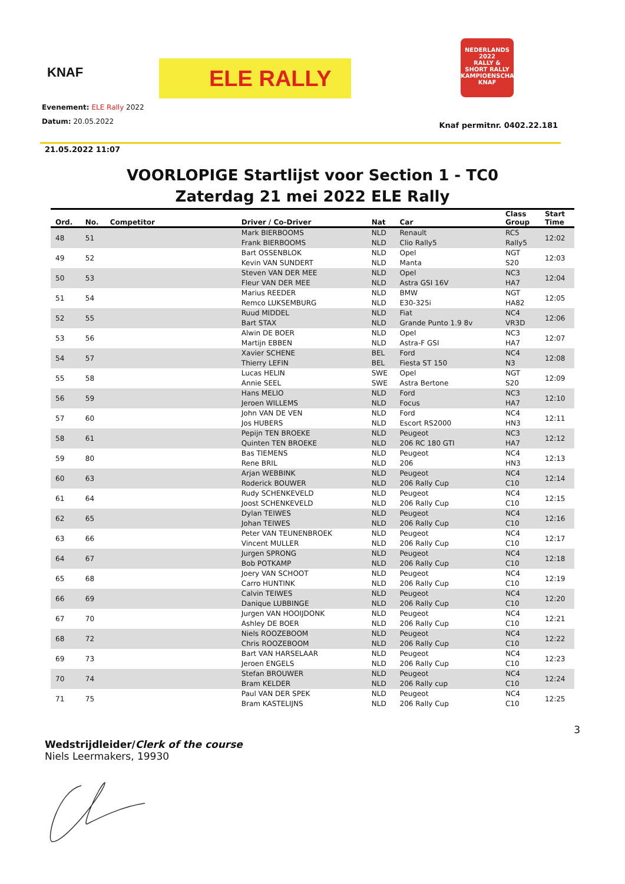KNAF
ELE RALLY
NEDERLANDS 2022
RALLY &
SHORT RALLY
KAMPIOENSCHAP
KNAF
Evenement: ELE Rally 2022
Datum: 20.05.2022
Knaf permitnr. 0402.22.181
21.05.2022 11:07
VOORLOPIGE Startlijst voor Section 1 - TC0
Zaterdag 21 mei 2022 ELE Rally
| Ord. | No. | Competitor | Driver / Co-Driver | Nat | Car | Class Group | Start Time |
| --- | --- | --- | --- | --- | --- | --- | --- |
| 48 | 51 | | Mark BIERBOOMS | NLD | Renault | RC5 | 12:02 |
| | | | Frank BIERBOOMS | NLD | Clio Rally5 | Rally5 | |
| 49 | 52 | | Bart OSSENBLOK | NLD | Opel | NGT | 12:03 |
| | | | Kevin VAN SUNDERT | NLD | Manta | S20 | |
| 50 | 53 | | Steven VAN DER MEE | NLD | Opel | NC3 | 12:04 |
| | | | Fleur VAN DER MEE | NLD | Astra GSI 16V | HA7 | |
| 51 | 54 | | Marius REEDER | NLD | BMW | NGT | 12:05 |
| | | | Remco LUKSEMBURG | NLD | E30-325i | HA82 | |
| 52 | 55 | | Ruud MIDDEL | NLD | Fiat | NC4 | 12:06 |
| | | | Bart STAX | NLD | Grande Punto 1.9 8v | VR3D | |
| 53 | 56 | | Alwin DE BOER | NLD | Opel | NC3 | 12:07 |
| | | | Martijn EBBEN | NLD | Astra-F GSI | HA7 | |
| 54 | 57 | | Xavier SCHENE | BEL | Ford | NC4 | 12:08 |
| | | | Thierry LEFIN | BEL | Fiesta ST 150 | N3 | |
| 55 | 58 | | Lucas HELIN | SWE | Opel | NGT | 12:09 |
| | | | Annie SEEL | SWE | Astra Bertone | S20 | |
| 56 | 59 | | Hans MELIO | NLD | Ford | NC3 | 12:10 |
| | | | Jeroen WILLEMS | NLD | Focus | HA7 | |
| 57 | 60 | | John VAN DE VEN | NLD | Ford | NC4 | 12:11 |
| | | | Jos HUBERS | NLD | Escort RS2000 | HN3 | |
| 58 | 61 | | Pepijn TEN BROEKE | NLD | Peugeot | NC3 | 12:12 |
| | | | Quinten TEN BROEKE | NLD | 206 RC 180 GTI | HA7 | |
| 59 | 80 | | Bas TIEMENS | NLD | Peugeot | NC4 | 12:13 |
| | | | Rene BRIL | NLD | 206 | HN3 | |
| 60 | 63 | | Arjan WEBBINK | NLD | Peugeot | NC4 | 12:14 |
| | | | Roderick BOUWER | NLD | 206 Rally Cup | C10 | |
| 61 | 64 | | Rudy SCHENKEVELD | NLD | Peugeot | NC4 | 12:15 |
| | | | Joost SCHENKEVELD | NLD | 206 Rally Cup | C10 | |
| 62 | 65 | | Dylan TEIWES | NLD | Peugeot | NC4 | 12:16 |
| | | | Johan TEIWES | NLD | 206 Rally Cup | C10 | |
| 63 | 66 | | Peter VAN TEUNENBROEK | NLD | Peugeot | NC4 | 12:17 |
| | | | Vincent MULLER | NLD | 206 Rally Cup | C10 | |
| 64 | 67 | | Jurgen SPRONG | NLD | Peugeot | NC4 | 12:18 |
| | | | Bob POTKAMP | NLD | 206 Rally Cup | C10 | |
| 65 | 68 | | Joery VAN SCHOOT | NLD | Peugeot | NC4 | 12:19 |
| | | | Carro HUNTINK | NLD | 206 Rally Cup | C10 | |
| 66 | 69 | | Calvin TEIWES | NLD | Peugeot | NC4 | 12:20 |
| | | | Danique LUBBINGE | NLD | 206 Rally Cup | C10 | |
| 67 | 70 | | Jurgen VAN HOOIJDONK | NLD | Peugeot | NC4 | 12:21 |
| | | | Ashley DE BOER | NLD | 206 Rally Cup | C10 | |
| 68 | 72 | | Niels ROOZEBOOM | NLD | Peugeot | NC4 | 12:22 |
| | | | Chris ROOZEBOOM | NLD | 206 Rally Cup | C10 | |
| 69 | 73 | | Bart VAN HARSELAAR | NLD | Peugeot | NC4 | 12:23 |
| | | | Jeroen ENGELS | NLD | 206 Rally Cup | C10 | |
| 70 | 74 | | Stefan BROUWER | NLD | Peugeot | NC4 | 12:24 |
| | | | Bram KELDER | NLD | 206 Rally cup | C10 | |
| 71 | 75 | | Paul VAN DER SPEK | NLD | Peugeot | NC4 | 12:25 |
| | | | Bram KASTELIJNS | NLD | 206 Rally Cup | C10 | |
3
Wedstrijdleider/Clerk of the course
Niels Leermakers, 19930